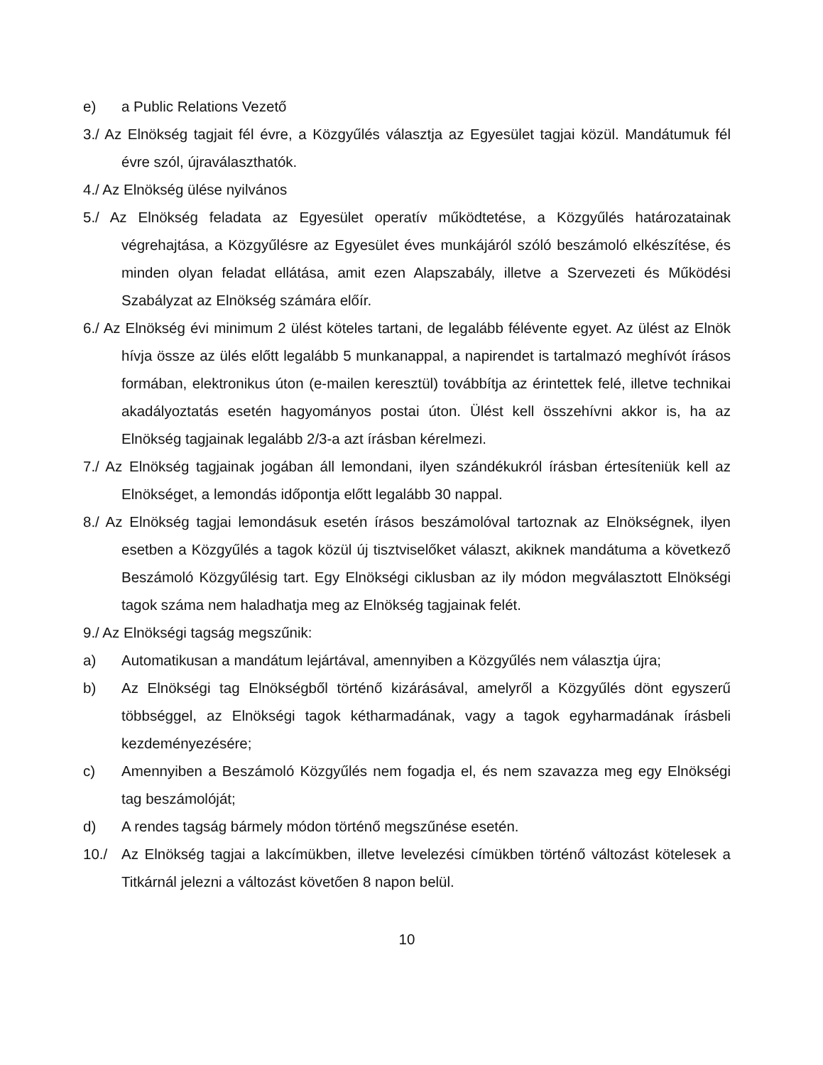e) a Public Relations Vezető
3./ Az Elnökség tagjait fél évre, a Közgyűlés választja az Egyesület tagjai közül. Mandátumuk fél évre szól, újraválaszthatók.
4./ Az Elnökség ülése nyilvános
5./ Az Elnökség feladata az Egyesület operatív működtetése, a Közgyűlés határozatainak végrehajtása, a Közgyűlésre az Egyesület éves munkájáról szóló beszámoló elkészítése, és minden olyan feladat ellátása, amit ezen Alapszabály, illetve a Szervezeti és Működési Szabályzat az Elnökség számára előír.
6./ Az Elnökség évi minimum 2 ülést köteles tartani, de legalább félévente egyet. Az ülést az Elnök hívja össze az ülés előtt legalább 5 munkanappal, a napirendet is tartalmazó meghívót írásos formában, elektronikus úton (e-mailen keresztül) továbbítja az érintettek felé, illetve technikai akadályoztatás esetén hagyományos postai úton. Ülést kell összehívni akkor is, ha az Elnökség tagjainak legalább 2/3-a azt írásban kérelmezi.
7./ Az Elnökség tagjainak jogában áll lemondani, ilyen szándékukról írásban értesíteniük kell az Elnökséget, a lemondás időpontja előtt legalább 30 nappal.
8./ Az Elnökség tagjai lemondásuk esetén írásos beszámolóval tartoznak az Elnökségnek, ilyen esetben a Közgyűlés a tagok közül új tisztviselőket választ, akiknek mandátuma a következő Beszámoló Közgyűlésig tart. Egy Elnökségi ciklusban az ily módon megválasztott Elnökségi tagok száma nem haladhatja meg az Elnökség tagjainak felét.
9./ Az Elnökségi tagság megszűnik:
a) Automatikusan a mandátum lejártával, amennyiben a Közgyűlés nem választja újra;
b) Az Elnökségi tag Elnökségből történő kizárásával, amelyről a Közgyűlés dönt egyszerű többséggel, az Elnökségi tagok kétharmadának, vagy a tagok egyharmadának írásbeli kezdeményezésére;
c) Amennyiben a Beszámoló Közgyűlés nem fogadja el, és nem szavazza meg egy Elnökségi tag beszámolóját;
d) A rendes tagság bármely módon történő megszűnése esetén.
10./ Az Elnökség tagjai a lakcímükben, illetve levelezési címükben történő változást kötelesek a Titkárnál jelezni a változást követően 8 napon belül.
10